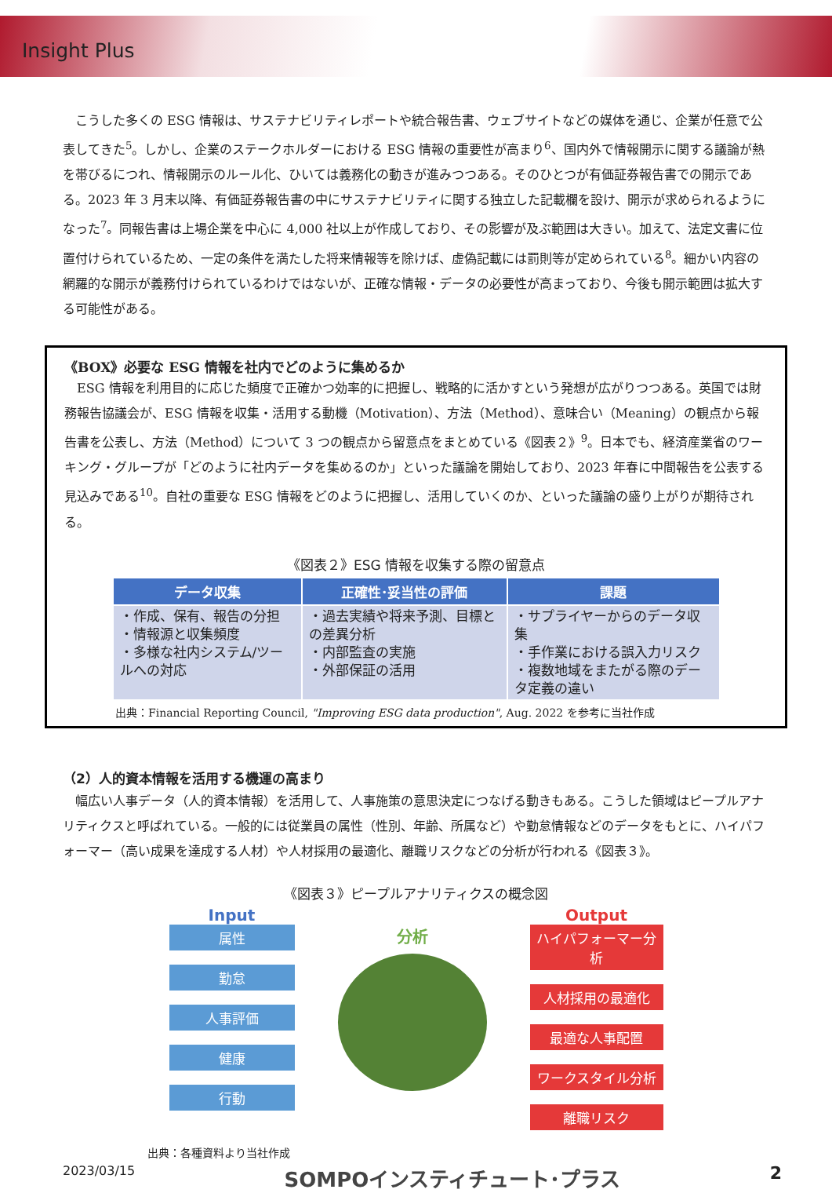Insight Plus
こうした多くの ESG 情報は、サステナビリティレポートや統合報告書、ウェブサイトなどの媒体を通じ、企業が任意で公表してきた<sup>5</sup>。しかし、企業のステークホルダーにおける ESG 情報の重要性が高まり<sup>6</sup>、国内外で情報開示に関する議論が熱を帯びるにつれ、情報開示のルール化、ひいては義務化の動きが進みつつある。そのひとつが有価証券報告書での開示である。2023 年 3 月末以降、有価証券報告書の中にサステナビリティに関する独立した記載欄を設け、開示が求められるようになった<sup>7</sup>。同報告書は上場企業を中心に 4,000 社以上が作成しており、その影響が及ぶ範囲は大きい。加えて、法定文書に位置付けられているため、一定の条件を満たした将来情報等を除けば、虚偽記載には罰則等が定められている<sup>8</sup>。細かい内容の網羅的な開示が義務付けられているわけではないが、正確な情報・データの必要性が高まっており、今後も開示範囲は拡大する可能性がある。
《BOX》必要な ESG 情報を社内でどのように集めるか
ESG 情報を利用目的に応じた頻度で正確かつ効率的に把握し、戦略的に活かすという発想が広がりつつある。英国では財務報告協議会が、ESG 情報を収集・活用する動機（Motivation）、方法（Method）、意味合い（Meaning）の観点から報告書を公表し、方法（Method）について 3 つの観点から留意点をまとめている《図表２》<sup>9</sup>。日本でも、経済産業省のワーキング・グループが「どのように社内データを集めるのか」といった議論を開始しており、2023 年春に中間報告を公表する見込みである<sup>10</sup>。自社の重要な ESG 情報をどのように把握し、活用していくのか、といった議論の盛り上がりが期待される。
《図表２》ESG 情報を収集する際の留意点
| データ収集 | 正確性･妥当性の評価 | 課題 |
| --- | --- | --- |
| ・作成、保有、報告の分担 ・情報源と収集頻度 ・多様な社内システム/ツールへの対応 | ・過去実績や将来予測、目標との差異分析 ・内部監査の実施 ・外部保証の活用 | ・サプライヤーからのデータ収集 ・手作業における誤入力リスク ・複数地域をまたがる際のデータ定義の違い |
出典：Financial Reporting Council, "Improving ESG data production", Aug. 2022 を参考に当社作成
（2）人的資本情報を活用する機運の高まり
幅広い人事データ（人的資本情報）を活用して、人事施策の意思決定につなげる動きもある。こうした領域はピープルアナリティクスと呼ばれている。一般的には従業員の属性（性別、年齢、所属など）や勤怠情報などのデータをもとに、ハイパフォーマー（高い成果を達成する人材）や人材採用の最適化、離職リスクなどの分析が行われる《図表３》。
《図表３》ピープルアナリティクスの概念図
Input
属性
勤怠
人事評価
健康
行動
分析
Output
ハイパフォーマー分析
人材採用の最適化
最適な人事配置
ワークスタイル分析
離職リスク
出典：各種資料より当社作成
2023/03/15 SOMPOインスティチュート･プラス 2